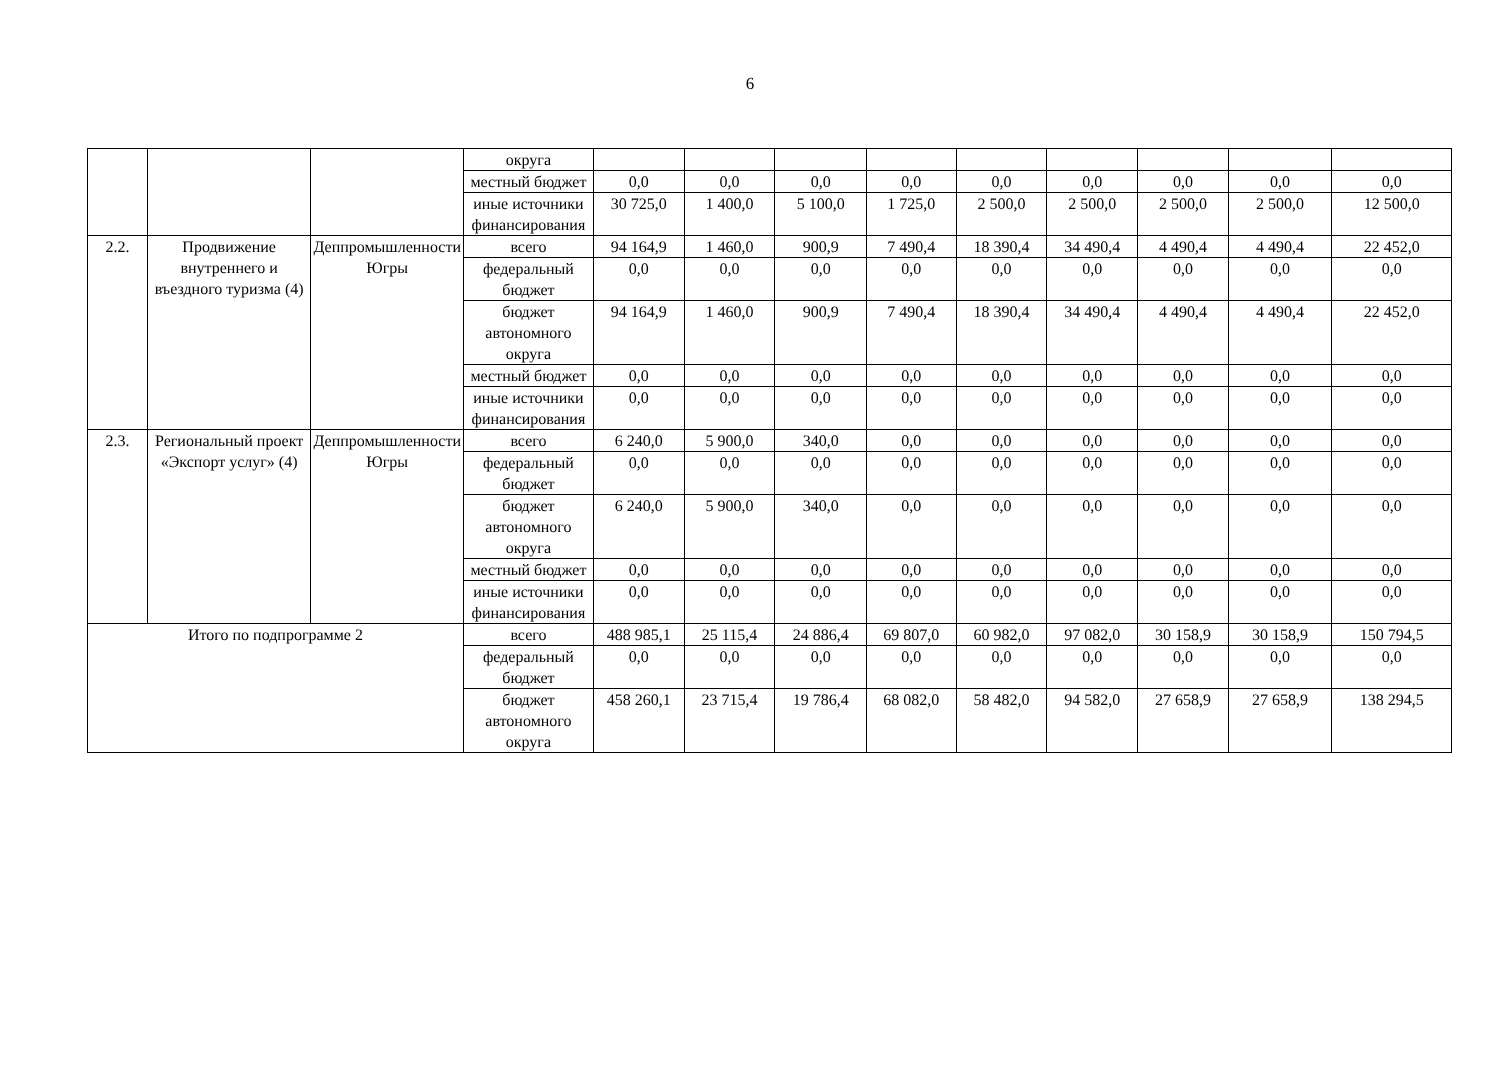6
| | | | округа | | | | | | | | | |
| | | | местный бюджет | 0,0 | 0,0 | 0,0 | 0,0 | 0,0 | 0,0 | 0,0 | 0,0 | 0,0 |
| | | | иные источники финансирования | 30 725,0 | 1 400,0 | 5 100,0 | 1 725,0 | 2 500,0 | 2 500,0 | 2 500,0 | 2 500,0 | 12 500,0 |
| 2.2. | Продвижение внутреннего и въездного туризма (4) | Деппромышленности Югры | всего | 94 164,9 | 1 460,0 | 900,9 | 7 490,4 | 18 390,4 | 34 490,4 | 4 490,4 | 4 490,4 | 22 452,0 |
| | | | федеральный бюджет | 0,0 | 0,0 | 0,0 | 0,0 | 0,0 | 0,0 | 0,0 | 0,0 | 0,0 |
| | | | бюджет автономного округа | 94 164,9 | 1 460,0 | 900,9 | 7 490,4 | 18 390,4 | 34 490,4 | 4 490,4 | 4 490,4 | 22 452,0 |
| | | | местный бюджет | 0,0 | 0,0 | 0,0 | 0,0 | 0,0 | 0,0 | 0,0 | 0,0 | 0,0 |
| | | | иные источники финансирования | 0,0 | 0,0 | 0,0 | 0,0 | 0,0 | 0,0 | 0,0 | 0,0 | 0,0 |
| 2.3. | Региональный проект «Экспорт услуг» (4) | Деппромышленности Югры | всего | 6 240,0 | 5 900,0 | 340,0 | 0,0 | 0,0 | 0,0 | 0,0 | 0,0 | 0,0 |
| | | | федеральный бюджет | 0,0 | 0,0 | 0,0 | 0,0 | 0,0 | 0,0 | 0,0 | 0,0 | 0,0 |
| | | | бюджет автономного округа | 6 240,0 | 5 900,0 | 340,0 | 0,0 | 0,0 | 0,0 | 0,0 | 0,0 | 0,0 |
| | | | местный бюджет | 0,0 | 0,0 | 0,0 | 0,0 | 0,0 | 0,0 | 0,0 | 0,0 | 0,0 |
| | | | иные источники финансирования | 0,0 | 0,0 | 0,0 | 0,0 | 0,0 | 0,0 | 0,0 | 0,0 | 0,0 |
| Итого по подпрограмме 2 | | | всего | 488 985,1 | 25 115,4 | 24 886,4 | 69 807,0 | 60 982,0 | 97 082,0 | 30 158,9 | 30 158,9 | 150 794,5 |
| | | | федеральный бюджет | 0,0 | 0,0 | 0,0 | 0,0 | 0,0 | 0,0 | 0,0 | 0,0 | 0,0 |
| | | | бюджет автономного округа | 458 260,1 | 23 715,4 | 19 786,4 | 68 082,0 | 58 482,0 | 94 582,0 | 27 658,9 | 27 658,9 | 138 294,5 |